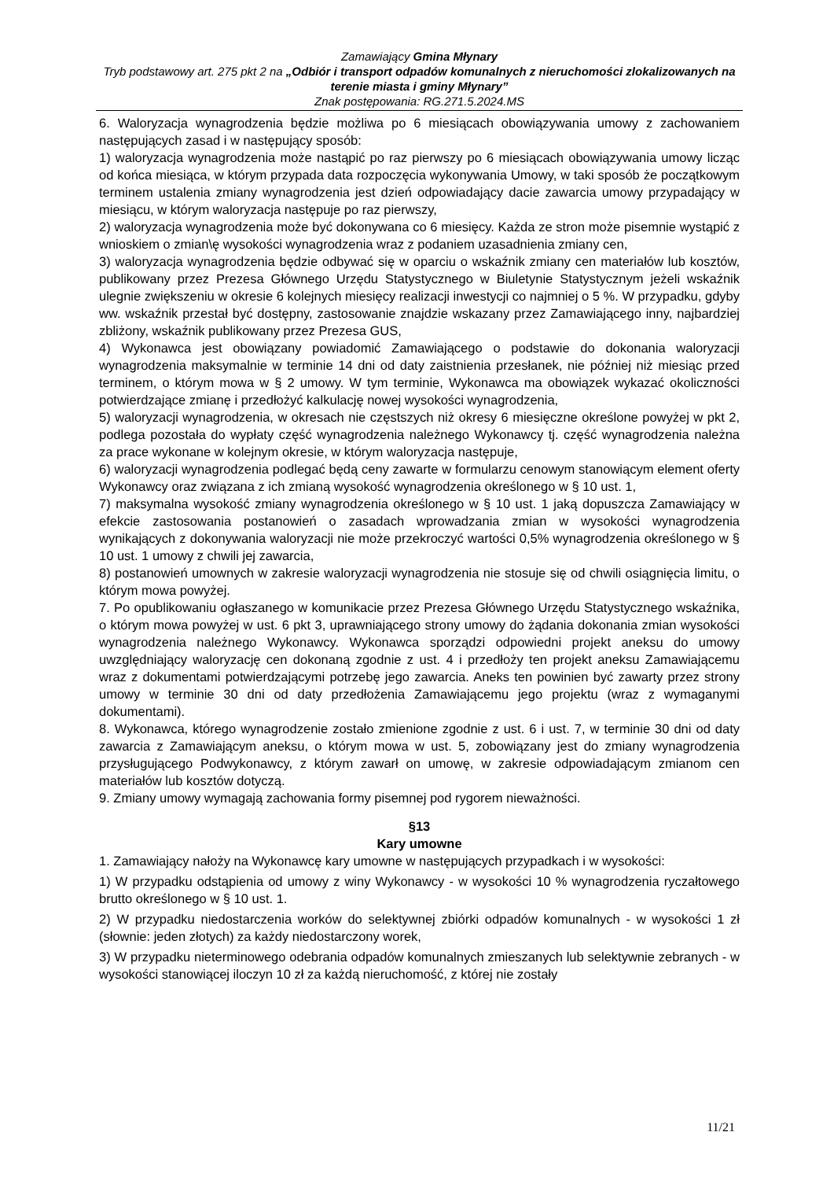Zamawiający Gmina Młynary
Tryb podstawowy art. 275 pkt 2 na „Odbiór i transport odpadów komunalnych z nieruchomości zlokalizowanych na terenie miasta i gminy Młynary”
Znak postępowania: RG.271.5.2024.MS
6. Waloryzacja wynagrodzenia będzie możliwa po 6 miesiącach obowiązywania umowy z zachowaniem następujących zasad i w następujący sposób:
1) waloryzacja wynagrodzenia może nastąpić po raz pierwszy po 6 miesiącach obowiązywania umowy licząc od końca miesiąca, w którym przypada data rozpoczęcia wykonywania Umowy, w taki sposób że początkowym terminem ustalenia zmiany wynagrodzenia jest dzień odpowiadający dacie zawarcia umowy przypadający w miesiącu, w którym waloryzacja następuje po raz pierwszy,
2) waloryzacja wynagrodzenia może być dokonywana co 6 miesięcy. Każda ze stron może pisemnie wystąpić z wnioskiem o zmian\ę wysokości wynagrodzenia wraz z podaniem uzasadnienia zmiany cen,
3) waloryzacja wynagrodzenia będzie odbywać się w oparciu o wskaźnik zmiany cen materiałów lub kosztów, publikowany przez Prezesa Głównego Urzędu Statystycznego w Biuletynie Statystycznym jeżeli wskaźnik ulegnie zwiększeniu w okresie 6 kolejnych miesięcy realizacji inwestycji co najmniej o 5 %. W przypadku, gdyby ww. wskaźnik przestał być dostępny, zastosowanie znajdzie wskazany przez Zamawiającego inny, najbardziej zbliżony, wskaźnik publikowany przez Prezesa GUS,
4) Wykonawca jest obowiązany powiadomić Zamawiającego o podstawie do dokonania waloryzacji wynagrodzenia maksymalnie w terminie 14 dni od daty zaistnienia przesłanek, nie później niż miesiąc przed terminem, o którym mowa w § 2 umowy. W tym terminie, Wykonawca ma obowiązek wykazać okoliczności potwierdzające zmianę i przedłożyć kalkulację nowej wysokości wynagrodzenia,
5) waloryzacji wynagrodzenia, w okresach nie częstszych niż okresy 6 miesięczne określone powyżej w pkt 2, podlega pozostała do wypłaty część wynagrodzenia należnego Wykonawcy tj. część wynagrodzenia należna za prace wykonane w kolejnym okresie, w którym waloryzacja następuje,
6) waloryzacji wynagrodzenia podlegać będą ceny zawarte w formularzu cenowym stanowiącym element oferty Wykonawcy oraz związana z ich zmianą wysokość wynagrodzenia określonego w § 10 ust. 1,
7) maksymalna wysokość zmiany wynagrodzenia określonego w § 10 ust. 1 jaką dopuszcza Zamawiający w efekcie zastosowania postanowień o zasadach wprowadzania zmian w wysokości wynagrodzenia wynikających z dokonywania waloryzacji nie może przekroczyć wartości 0,5% wynagrodzenia określonego w § 10 ust. 1 umowy z chwili jej zawarcia,
8) postanowień umownych w zakresie waloryzacji wynagrodzenia nie stosuje się od chwili osiągnięcia limitu, o którym mowa powyżej.
7. Po opublikowaniu ogłaszanego w komunikacie przez Prezesa Głównego Urzędu Statystycznego wskaźnika, o którym mowa powyżej w ust. 6 pkt 3, uprawniającego strony umowy do żądania dokonania zmian wysokości wynagrodzenia należnego Wykonawcy. Wykonawca sporządzi odpowiedni projekt aneksu do umowy uwzględniający waloryzację cen dokonaną zgodnie z ust. 4 i przedłoży ten projekt aneksu Zamawiającemu wraz z dokumentami potwierdzającymi potrzebę jego zawarcia. Aneks ten powinien być zawarty przez strony umowy w terminie 30 dni od daty przedłożenia Zamawiającemu jego projektu (wraz z wymaganymi dokumentami).
8. Wykonawca, którego wynagrodzenie zostało zmienione zgodnie z ust. 6 i ust. 7, w terminie 30 dni od daty zawarcia z Zamawiającym aneksu, o którym mowa w ust. 5, zobowiązany jest do zmiany wynagrodzenia przysługującego Podwykonawcy, z którym zawarł on umowę, w zakresie odpowiadającym zmianom cen materiałów lub kosztów dotyczą.
9. Zmiany umowy wymagają zachowania formy pisemnej pod rygorem nieważności.
§13
Kary umowne
1. Zamawiający nałoży na Wykonawcę kary umowne w następujących przypadkach i w wysokości:
1) W przypadku odstąpienia od umowy z winy Wykonawcy - w wysokości 10 % wynagrodzenia ryczałtowego brutto określonego w § 10 ust. 1.
2) W przypadku niedostarczenia worków do selektywnej zbiórki odpadów komunalnych - w wysokości 1 zł (słownie: jeden złotych) za każdy niedostarczony worek,
3) W przypadku nieterminowego odebrania odpadów komunalnych zmieszanych lub selektywnie zebranych - w wysokości stanowiącej iloczyn 10 zł za każdą nieruchomość, z której nie zostały
11/21